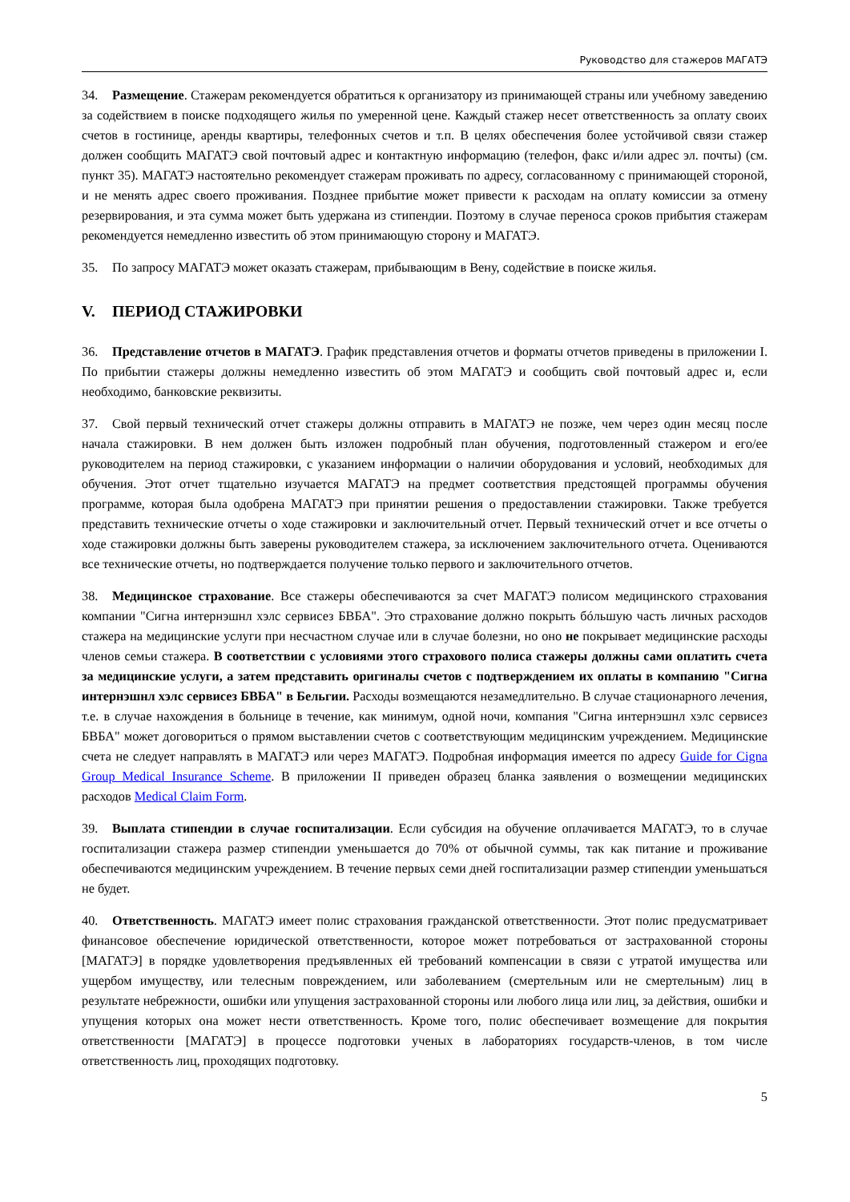Руководство для стажеров МАГАТЭ
34. Размещение. Стажерам рекомендуется обратиться к организатору из принимающей страны или учебному заведению за содействием в поиске подходящего жилья по умеренной цене. Каждый стажер несет ответственность за оплату своих счетов в гостинице, аренды квартиры, телефонных счетов и т.п. В целях обеспечения более устойчивой связи стажер должен сообщить МАГАТЭ свой почтовый адрес и контактную информацию (телефон, факс и/или адрес эл. почты) (см. пункт 35). МАГАТЭ настоятельно рекомендует стажерам проживать по адресу, согласованному с принимающей стороной, и не менять адрес своего проживания. Позднее прибытие может привести к расходам на оплату комиссии за отмену резервирования, и эта сумма может быть удержана из стипендии. Поэтому в случае переноса сроков прибытия стажерам рекомендуется немедленно известить об этом принимающую сторону и МАГАТЭ.
35. По запросу МАГАТЭ может оказать стажерам, прибывающим в Вену, содействие в поиске жилья.
V. ПЕРИОД СТАЖИРОВКИ
36. Представление отчетов в МАГАТЭ. График представления отчетов и форматы отчетов приведены в приложении I. По прибытии стажеры должны немедленно известить об этом МАГАТЭ и сообщить свой почтовый адрес и, если необходимо, банковские реквизиты.
37. Свой первый технический отчет стажеры должны отправить в МАГАТЭ не позже, чем через один месяц после начала стажировки. В нем должен быть изложен подробный план обучения, подготовленный стажером и его/ее руководителем на период стажировки, с указанием информации о наличии оборудования и условий, необходимых для обучения. Этот отчет тщательно изучается МАГАТЭ на предмет соответствия предстоящей программы обучения программе, которая была одобрена МАГАТЭ при принятии решения о предоставлении стажировки. Также требуется представить технические отчеты о ходе стажировки и заключительный отчет. Первый технический отчет и все отчеты о ходе стажировки должны быть заверены руководителем стажера, за исключением заключительного отчета. Оцениваются все технические отчеты, но подтверждается получение только первого и заключительного отчетов.
38. Медицинское страхование. Все стажеры обеспечиваются за счет МАГАТЭ полисом медицинского страхования компании "Сигна интернэшнл хэлс сервисез БВБА". Это страхование должно покрыть бóльшую часть личных расходов стажера на медицинские услуги при несчастном случае или в случае болезни, но оно не покрывает медицинские расходы членов семьи стажера. В соответствии с условиями этого страхового полиса стажеры должны сами оплатить счета за медицинские услуги, а затем представить оригиналы счетов с подтверждением их оплаты в компанию "Сигна интернэшнл хэлс сервисез БВБА" в Бельгии. Расходы возмещаются незамедлительно. В случае стационарного лечения, т.е. в случае нахождения в больнице в течение, как минимум, одной ночи, компания "Сигна интернэшнл хэлс сервисез БВБА" может договориться о прямом выставлении счетов с соответствующим медицинским учреждением. Медицинские счета не следует направлять в МАГАТЭ или через МАГАТЭ. Подробная информация имеется по адресу Guide for Cigna Group Medical Insurance Scheme. В приложении II приведен образец бланка заявления о возмещении медицинских расходов Medical Claim Form.
39. Выплата стипендии в случае госпитализации. Если субсидия на обучение оплачивается МАГАТЭ, то в случае госпитализации стажера размер стипендии уменьшается до 70% от обычной суммы, так как питание и проживание обеспечиваются медицинским учреждением. В течение первых семи дней госпитализации размер стипендии уменьшаться не будет.
40. Ответственность. МАГАТЭ имеет полис страхования гражданской ответственности. Этот полис предусматривает финансовое обеспечение юридической ответственности, которое может потребоваться от застрахованной стороны [МАГАТЭ] в порядке удовлетворения предъявленных ей требований компенсации в связи с утратой имущества или ущербом имуществу, или телесным повреждением, или заболеванием (смертельным или не смертельным) лиц в результате небрежности, ошибки или упущения застрахованной стороны или любого лица или лиц, за действия, ошибки и упущения которых она может нести ответственность. Кроме того, полис обеспечивает возмещение для покрытия ответственности [МАГАТЭ] в процессе подготовки ученых в лабораториях государств-членов, в том числе ответственность лиц, проходящих подготовку.
5